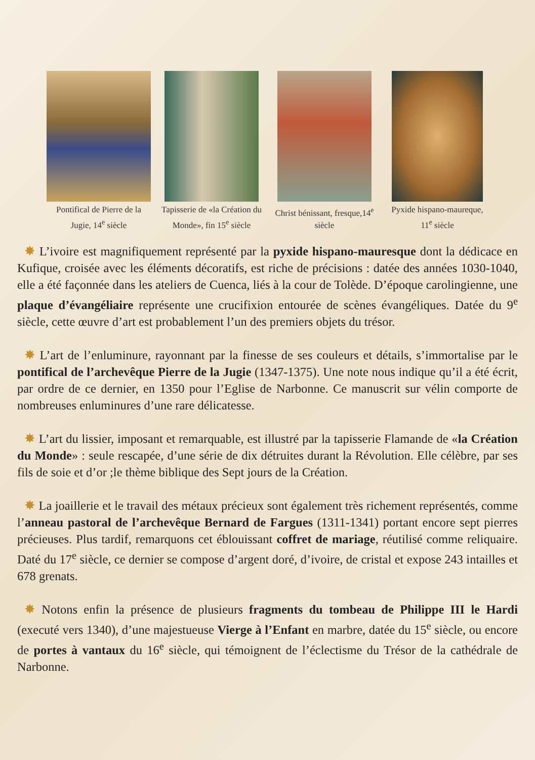Pontifical de Pierre de la Jugie, 14<sup>e</sup> siècle
Tapisserie de «la Création du Monde», fin 15<sup>e</sup> siècle
Christ bénissant, fresque,14<sup>e</sup> siècle
Pyxide hispano-maureque, 11<sup>e</sup> siècle
✸ L’ivoire est magnifiquement représenté par la pyxide hispano-mauresque dont la dédicace en Kufique, croisée avec les éléments décoratifs, est riche de précisions : datée des années 1030-1040, elle a été façonnée dans les ateliers de Cuenca, liés à la cour de Tolède. D’époque carolingienne, une plaque d’évangéliaire représente une crucifixion entourée de scènes évangéliques. Datée du 9<sup>e</sup> siècle, cette œuvre d’art est probablement l’un des premiers objets du trésor.
✸ L’art de l’enluminure, rayonnant par la finesse de ses couleurs et détails, s’immortalise par le pontifical de l’archevêque Pierre de la Jugie (1347-1375). Une note nous indique qu’il a été écrit, par ordre de ce dernier, en 1350 pour l’Eglise de Narbonne. Ce manuscrit sur vélin comporte de nombreuses enluminures d’une rare délicatesse.
✸ L’art du lissier, imposant et remarquable, est illustré par la tapisserie Flamande de «la Création du Monde» : seule rescapée, d’une série de dix détruites durant la Révolution. Elle célèbre, par ses fils de soie et d’or ;le thème biblique des Sept jours de la Création.
✸ La joaillerie et le travail des métaux précieux sont également très richement représentés, comme l’anneau pastoral de l’archevêque Bernard de Fargues (1311-1341) portant encore sept pierres précieuses. Plus tardif, remarquons cet éblouissant coffret de mariage, réutilisé comme reliquaire. Daté du 17<sup>e</sup> siècle, ce dernier se compose d’argent doré, d’ivoire, de cristal et expose 243 intailles et 678 grenats.
✸ Notons enfin la présence de plusieurs fragments du tombeau de Philippe III le Hardi (executé vers 1340), d’une majestueuse Vierge à l’Enfant en marbre, datée du 15<sup>e</sup> siècle, ou encore de portes à vantaux du 16<sup>e</sup> siècle, qui témoignent de l’éclectisme du Trésor de la cathédrale de Narbonne.